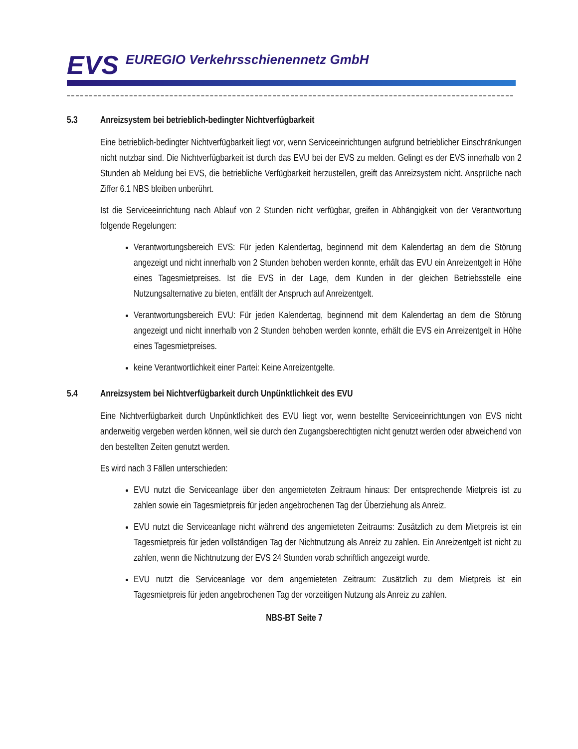EVS EUREGIO Verkehrsschienennetz GmbH
5.3 Anreizsystem bei betrieblich-bedingter Nichtverfügbarkeit
Eine betrieblich-bedingter Nichtverfügbarkeit liegt vor, wenn Serviceeinrichtungen aufgrund betrieblicher Einschränkungen nicht nutzbar sind. Die Nichtverfügbarkeit ist durch das EVU bei der EVS zu melden. Gelingt es der EVS innerhalb von 2 Stunden ab Meldung bei EVS, die betriebliche Verfügbarkeit herzustellen, greift das Anreizsystem nicht. Ansprüche nach Ziffer 6.1 NBS bleiben unberührt.
Ist die Serviceeinrichtung nach Ablauf von 2 Stunden nicht verfügbar, greifen in Abhängigkeit von der Verantwortung folgende Regelungen:
Verantwortungsbereich EVS: Für jeden Kalendertag, beginnend mit dem Kalendertag an dem die Störung angezeigt und nicht innerhalb von 2 Stunden behoben werden konnte, erhält das EVU ein Anreizentgelt in Höhe eines Tagesmietpreises. Ist die EVS in der Lage, dem Kunden in der gleichen Betriebsstelle eine Nutzungsalternative zu bieten, entfällt der Anspruch auf Anreizentgelt.
Verantwortungsbereich EVU: Für jeden Kalendertag, beginnend mit dem Kalendertag an dem die Störung angezeigt und nicht innerhalb von 2 Stunden behoben werden konnte, erhält die EVS ein Anreizentgelt in Höhe eines Tagesmietpreises.
keine Verantwortlichkeit einer Partei: Keine Anreizentgelte.
5.4 Anreizsystem bei Nichtverfügbarkeit durch Unpünktlichkeit des EVU
Eine Nichtverfügbarkeit durch Unpünktlichkeit des EVU liegt vor, wenn bestellte Serviceeinrichtungen von EVS nicht anderweitig vergeben werden können, weil sie durch den Zugangsberechtigten nicht genutzt werden oder abweichend von den bestellten Zeiten genutzt werden.
Es wird nach 3 Fällen unterschieden:
EVU nutzt die Serviceanlage über den angemieteten Zeitraum hinaus: Der entsprechende Mietpreis ist zu zahlen sowie ein Tagesmietpreis für jeden angebrochenen Tag der Überziehung als Anreiz.
EVU nutzt die Serviceanlage nicht während des angemieteten Zeitraums: Zusätzlich zu dem Mietpreis ist ein Tagesmietpreis für jeden vollständigen Tag der Nichtnutzung als Anreiz zu zahlen. Ein Anreizentgelt ist nicht zu zahlen, wenn die Nichtnutzung der EVS 24 Stunden vorab schriftlich angezeigt wurde.
EVU nutzt die Serviceanlage vor dem angemieteten Zeitraum: Zusätzlich zu dem Mietpreis ist ein Tagesmietpreis für jeden angebrochenen Tag der vorzeitigen Nutzung als Anreiz zu zahlen.
NBS-BT Seite 7